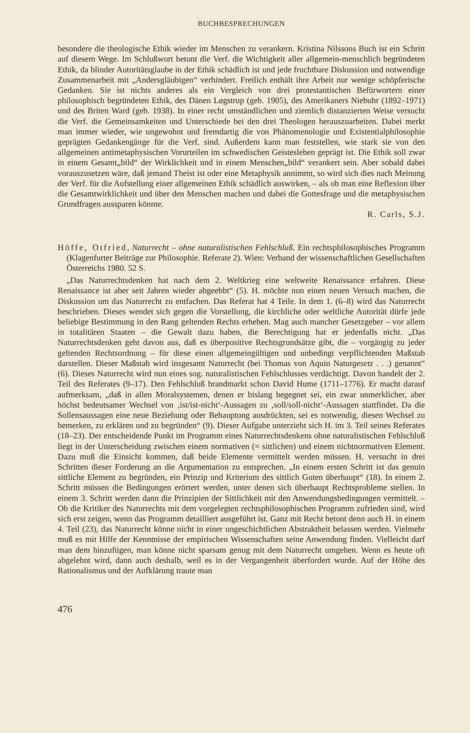BUCHBESPRECHUNGEN
besondere die theologische Ethik wieder im Menschen zu verankern. Kristina Nilssons Buch ist ein Schritt auf diesem Wege. Im Schlußwort betont die Verf. die Wichtigkeit aller allgemein-menschlich begründeten Ethik, da blinder Autoritätsglaube in der Ethik schädlich ist und jede fruchtbare Diskussion und notwendige Zusammenarbeit mit „Andersgläubigen“ verhindert. Freilich enthält ihre Arbeit nur wenige schöpferische Gedanken. Sie ist nichts anderes als ein Vergleich von drei protestantischen Befürwortern einer philosophisch begründeten Ethik, des Dänen Løgstrup (geb. 1905), des Amerikaners Niebuhr (1892–1971) und des Briten Ward (geb. 1938). In einer recht umständlichen und ziemlich distanzierten Weise versucht die Verf. die Gemeinsamkeiten und Unterschiede bei den drei Theologen herauszuarbeiten. Dabei merkt man immer wieder, wie ungewohnt und fremdartig die von Phänomenologie und Existentialphilosophie geprägten Gedankengänge für die Verf. sind. Außerdem kann man feststellen, wie stark sie von den allgemeinen antimetaphysischen Vorurteilen im schwedischen Geistesleben geprägt ist. Die Ethik soll zwar in einem Gesamt„bild“ der Wirklichkeit und in einem Menschen„bild“ verankert sein. Aber sobald dabei vorauszusetzen wäre, daß jemand Theist ist oder eine Metaphysik annimmt, so wird sich dies nach Meinung der Verf. für die Aufstellung einer allgemeinen Ethik schädlich auswirken, – als ob man eine Reflexion über die Gesamtwirklichkeit und über den Menschen machen und dabei die Gottesfrage und die metaphysischen Grundfragen aussparen könnte.
R. Carls, S.J.
Höffe, Otfried, Naturrecht – ohne naturalistischen Fehlschluß. Ein rechtsphilosophisches Programm (Klagenfurter Beiträge zur Philosophie. Referate 2). Wien: Verband der wissenschaftlichen Gesellschaften Österreichs 1980. 52 S.
„Das Naturrechtsdenken hat nach dem 2. Weltkrieg eine weltweite Renaissance erfahren. Diese Renaissance ist aber seit Jahren wieder abgeebbt“ (5). H. möchte nun einen neuen Versuch machen, die Diskussion um das Naturrecht zu entfachen. Das Referat hat 4 Teile. In dem 1. (6–8) wird das Naturrecht beschrieben. Dieses wendet sich gegen die Vorstellung, die kirchliche oder weltliche Autorität dürfe jede beliebige Bestimmung in den Rang geltenden Rechts erheben. Mag auch mancher Gesetzgeber – vor allem in totalitären Staaten – die Gewalt dazu haben, die Berechtigung hat er jedenfalls nicht. „Das Naturrechtsdenken geht davon aus, daß es überpositive Rechtsgrundsätze gibt, die – vorgängig zu jeder geltenden Rechtsordnung – für diese einen allgemeingültigen und unbedingt verpflichtenden Maßstab darstellen. Dieser Maßstab wird insgesamt Naturrecht (bei Thomas von Aquin Naturgesetz . . .) genannt“ (6). Dieses Naturrecht wird nun eines sog. naturalistischen Fehlschlusses verdächtigt. Davon handelt der 2. Teil des Referates (9–17). Den Fehlschluß brandmarkt schon David Hume (1711–1776). Er macht darauf aufmerksam, „daß in allen Moralsystemen, denen er bislang begegnet sei, ein zwar unmerklicher, aber höchst bedeutsamer Wechsel von ‚ist/ist-nicht‘-Aussagen zu ‚soll/soll-nicht‘-Aussagen stattfindet. Da die Sollensaussagen eine neue Beziehung oder Behauptung ausdrückten, sei es notwendig, diesen Wechsel zu bemerken, zu erklären und zu begründen“ (9). Dieser Aufgabe unterzieht sich H. im 3. Teil seines Referates (18–23). Der entscheidende Punkt im Programm eines Naturrechtsdenkens ohne naturalistischen Fehlschluß liegt in der Unterscheidung zwischen einem normativen (= sittlichen) und einem nichtnormativen Element. Dazu muß die Einsicht kommen, daß beide Elemente vermittelt werden müssen. H. versucht in drei Schritten dieser Forderung an die Argumentation zu entsprechen. „In einem ersten Schritt ist das genuin sittliche Element zu begründen, ein Prinzip und Kriterium des sittlich Guten überhaupt“ (18). In einem 2. Schritt müssen die Bedingungen erörtert werden, unter denen sich überhaupt Rechtsprobleme stellen. In einem 3. Schritt werden dann die Prinzipien der Sittlichkeit mit den Anwendungsbedingungen vermittelt. – Ob die Kritiker des Naturrechts mit dem vorgelegten rechtsphilosophischen Programm zufrieden sind, wird sich erst zeigen, wenn das Programm detailliert ausgeführt ist. Ganz mit Recht betont denn auch H. in einem 4. Teil (23), das Naturrecht könne nicht in einer ungeschichtlichen Abstraktheit belassen werden. Vielmehr muß es mit Hilfe der Kenntnisse der empirischen Wissenschaften seine Anwendung finden. Vielleicht darf man dem hinzufügen, man könne nicht sparsam genug mit dem Naturrecht umgehen. Wenn es heute oft abgelehnt wird, dann auch deshalb, weil es in der Vergangenheit überfordert wurde. Auf der Höhe des Rationalismus und der Aufklärung traute man
476